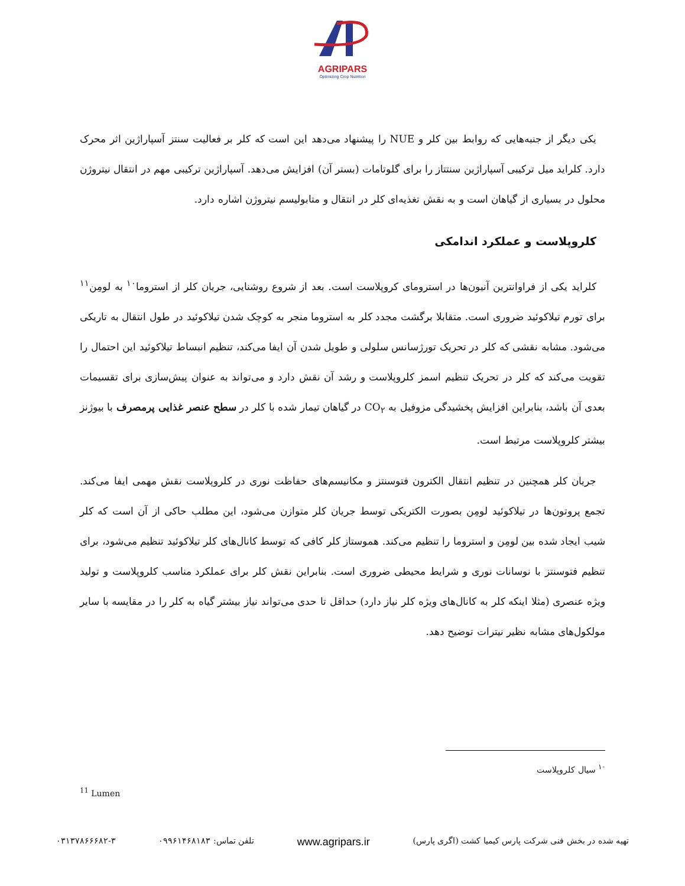AGRIPARS
Optimizing Crop Nutrition
یکی دیگر از جنبه‌هایی که روابط بین کلر و NUE را پیشنهاد می‌دهد این است که کلر بر فعالیت سنتز آسپاراژین اثر محرک دارد. کلراید میل ترکیبی آسپاراژین سنتتاز را برای گلوتامات (بستر آن) افزایش می‌دهد. آسپاراژین ترکیبی مهم در انتقال نیتروژن محلول در بسیاری از گیاهان است و به نقش تغذیه‌ای کلر در انتقال و متابولیسم نیتروژن اشاره دارد.
کلروپلاست و عملکرد اندامکی
کلراید یکی از فراوانترین آنیون‌ها در استرومای کروپلاست است. بعد از شروع روشنایی، جریان کلر از استروما<sup>۱۰</sup> به لومِن<sup>۱۱</sup> برای تورم تیلاکوئید ضروری است. متقابلا برگشت مجدد کلر به استروما منجر به کوچک شدن تیلاکوئید در طول انتقال به تاریکی می‌شود. مشابه نقشی که کلر در تحریک تورژسانس سلولی و طویل شدن آن ایفا می‌کند، تنظیم انبساط تیلاکوئید این احتمال را تقویت می‌کند که کلر در تحریک تنظیم اسمز کلروپلاست و رشد آن نقش دارد و می‌تواند به عنوان پیش‌سازی برای تقسیمات بعدی آن باشد، بنابراین افزایش پخشیدگی مزوفیل به CO<sub>۲</sub> در گیاهان تیمار شده با کلر در سطح عنصر غذایی پرمصرف با بیوژنز بیشتر کلروپلاست مرتبط است.
جریان کلر همچنین در تنظیم انتقال الکترون فتوسنتز و مکانیسم‌های حفاظت نوری در کلروپلاست نقش مهمی ایفا می‌کند. تجمع پروتون‌ها در تیلاکوئید لومِن بصورت الکتریکی توسط جریان کلر متوازن می‌شود، این مطلب حاکی از آن است که کلر شیب ایجاد شده بین لومِن و استروما را تنظیم می‌کند. هموستاز کلر کافی که توسط کانال‌های کلر تیلاکوئید تنظیم می‌شود، برای تنظیم فتوسنتز با نوسانات نوری و شرایط محیطی ضروری است. بنابراین نقش کلر برای عملکرد مناسب کلروپلاست و تولید ویژه عنصری (مثلا اینکه کلر به کانال‌های ویژه کلر نیاز دارد) حداقل تا حدی می‌تواند نیاز بیشتر گیاه به کلر را در مقایسه با سایر مولکول‌های مشابه نظیر نیترات توضیح دهد.
<sup>۱۰</sup> سیال کلروپلاست
<sup>11</sup> Lumen
تهیه شده در بخش فنی شرکت پارس کیمیا کشت (اگری پارس) www.agripars.ir تلفن تماس: ۰۹۹۶۱۴۶۸۱۸۳ ۰۳۱۳۷۸۶۶۶۸۲-۳